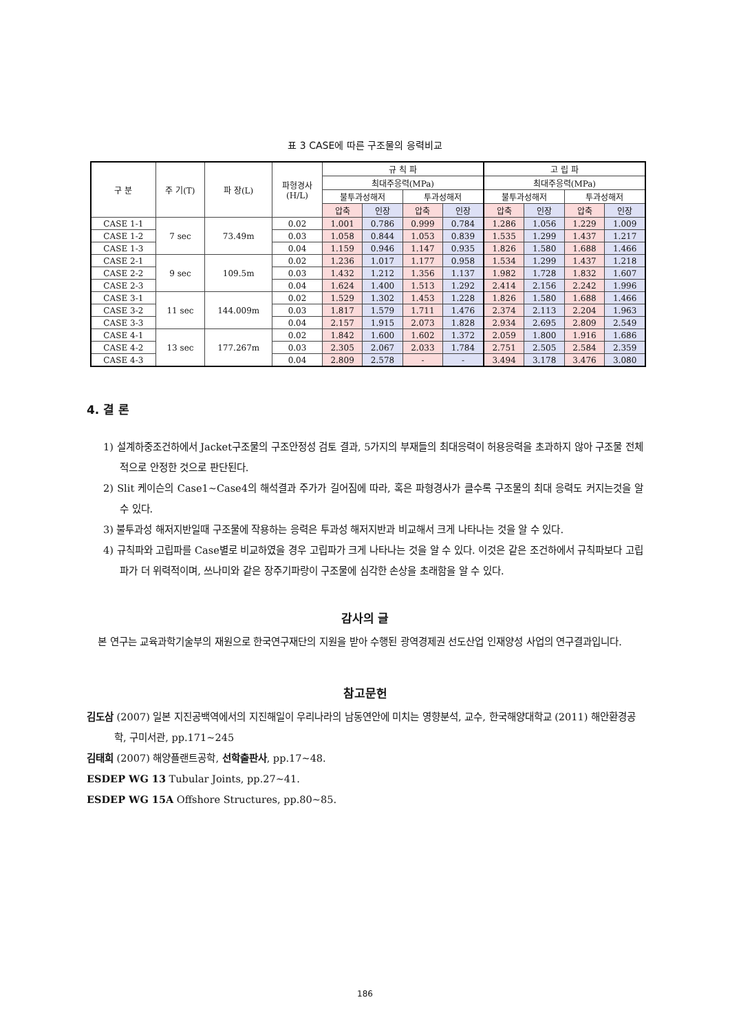표 3 CASE에 따른 구조물의 응력비교
| 구 분 | 주 기(T) | 파 장(L) | 파형경사 (H/L) | 규 칙 파 | | | | 고 립 파 | | | |
| --- | --- | --- | --- | --- | --- | --- | --- | --- | --- | --- | --- |
| | | | | 최대주응력(MPa) | | | | 최대주응력(MPa) | | | |
| | | | | 불투과성해저 | | 투과성해저 | | 불투과성해저 | | 투과성해저 | |
| | | | | 압축 | 인장 | 압축 | 인장 | 압축 | 인장 | 압축 | 인장 |
| CASE 1-1 | 7 sec | 73.49m | 0.02 | 1.001 | 0.786 | 0.999 | 0.784 | 1.286 | 1.056 | 1.229 | 1.009 |
| CASE 1-2 | | | 0.03 | 1.058 | 0.844 | 1.053 | 0.839 | 1.535 | 1.299 | 1.437 | 1.217 |
| CASE 1-3 | | | 0.04 | 1.159 | 0.946 | 1.147 | 0.935 | 1.826 | 1.580 | 1.688 | 1.466 |
| CASE 2-1 | 9 sec | 109.5m | 0.02 | 1.236 | 1.017 | 1.177 | 0.958 | 1.534 | 1.299 | 1.437 | 1.218 |
| CASE 2-2 | | | 0.03 | 1.432 | 1.212 | 1.356 | 1.137 | 1.982 | 1.728 | 1.832 | 1.607 |
| CASE 2-3 | | | 0.04 | 1.624 | 1.400 | 1.513 | 1.292 | 2.414 | 2.156 | 2.242 | 1.996 |
| CASE 3-1 | 11 sec | 144.009m | 0.02 | 1.529 | 1.302 | 1.453 | 1.228 | 1.826 | 1.580 | 1.688 | 1.466 |
| CASE 3-2 | | | 0.03 | 1.817 | 1.579 | 1.711 | 1.476 | 2.374 | 2.113 | 2.204 | 1.963 |
| CASE 3-3 | | | 0.04 | 2.157 | 1.915 | 2.073 | 1.828 | 2.934 | 2.695 | 2.809 | 2.549 |
| CASE 4-1 | 13 sec | 177.267m | 0.02 | 1.842 | 1.600 | 1.602 | 1.372 | 2.059 | 1.800 | 1.916 | 1.686 |
| CASE 4-2 | | | 0.03 | 2.305 | 2.067 | 2.033 | 1.784 | 2.751 | 2.505 | 2.584 | 2.359 |
| CASE 4-3 | | | 0.04 | 2.809 | 2.578 | - | - | 3.494 | 3.178 | 3.476 | 3.080 |
4. 결 론
1) 설계하중조건하에서 Jacket구조물의 구조안정성 검토 결과, 5가지의 부재들의 최대응력이 허용응력을 초과하지 않아 구조물 전체적으로 안정한 것으로 판단된다.
2) Slit 케이슨의 Case1~Case4의 해석결과 주가가 길어짐에 따라, 혹은 파형경사가 클수록 구조물의 최대 응력도 커지는것을 알 수 있다.
3) 불투과성 해저지반일때 구조물에 작용하는 응력은 투과성 해저지반과 비교해서 크게 나타나는 것을 알 수 있다.
4) 규칙파와 고립파를 Case별로 비교하였을 경우 고립파가 크게 나타나는 것을 알 수 있다. 이것은 같은 조건하에서 규칙파보다 고립파가 더 위력적이며, 쓰나미와 같은 장주기파랑이 구조물에 심각한 손상을 초래함을 알 수 있다.
감사의 글
본 연구는 교육과학기술부의 재원으로 한국연구재단의 지원을 받아 수행된 광역경제권 선도산업 인재양성 사업의 연구결과입니다.
참고문헌
김도삼 (2007) 일본 지진공백역에서의 지진해일이 우리나라의 남동연안에 미치는 영향분석, 교수, 한국해양대학교 (2011) 해안환경공학, 구미서관, pp.171~245
김태희 (2007) 해양플랜트공학, 선학출판사, pp.17~48.
ESDEP WG 13 Tubular Joints, pp.27~41.
ESDEP WG 15A Offshore Structures, pp.80~85.
186